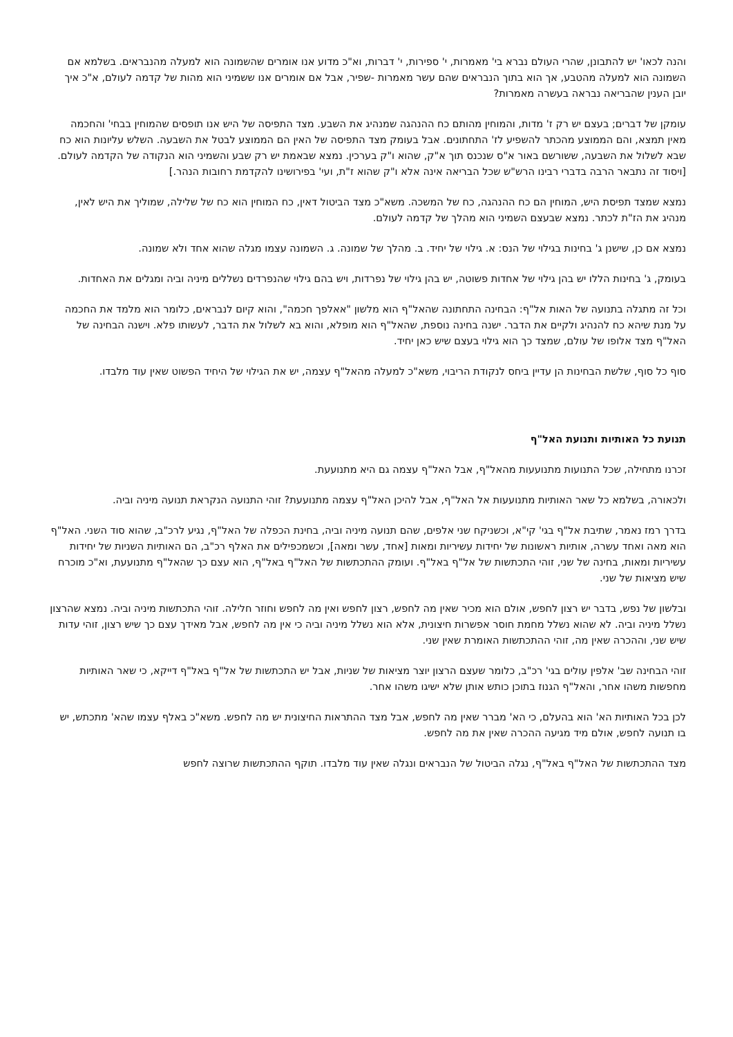והנה לכאו' יש להתבונן, שהרי העולם נברא בי' מאמרות, י' ספירות, י' דברות, וא"כ מדוע אנו אומרים שהשמונה הוא למעלה מהנבראים. בשלמא אם השמונה הוא למעלה מהטבע, אך הוא בתוך הנבראים שהם עשר מאמרות -שפיר, אבל אם אומרים אנו ששמיני הוא מהות של קדמה לעולם, א"כ איך יובן הענין שהבריאה נבראה בעשרה מאמרות?
עומקן של דברים; בעצם יש רק ז' מדות, והמוחין מהותם כח ההנהגה שמנהיג את השבע. מצד התפיסה של היש אנו תופסים שהמוחין בבחי' והחכמה מאין תמצא, והם הממוצע מהכתר להשפיע לז' התחתונים. אבל בעומק מצד התפיסה של האין הם הממוצע לבטל את השבעה. השלש עליונות הוא כח שבא לשלול את השבעה, ששורשם באור א"ס שנכנס תוך א"ק, שהוא ו"ק בערכין. נמצא שבאמת יש רק שבע והשמיני הוא הנקודה של הקדמה לעולם. [ויסוד זה נתבאר הרבה בדברי רבינו הרש"ש שכל הבריאה אינה אלא ו"ק שהוא ז"ת, ועי' בפירושינו להקדמת רחובות הנהר.]
נמצא שמצד תפיסת היש, המוחין הם כח ההנהגה, כח של המשכה. משא"כ מצד הביטול דאין, כח המוחין הוא כח של שלילה, שמוליך את היש לאין, מנהיג את הז"ת לכתר. נמצא שבעצם השמיני הוא מהלך של קדמה לעולם.
נמצא אם כן, שישנן ג' בחינות בגילוי של הנס: א. גילוי של יחיד. ב. מהלך של שמונה. ג. השמונה עצמו מגלה שהוא אחד ולא שמונה.
בעומק, ג' בחינות הללו יש בהן גילוי של אחדות פשוטה, יש בהן גילוי של נפרדות, ויש בהם גילוי שהנפרדים נשללים מיניה וביה ומגלים את האחדות.
וכל זה מתגלה בתנועה של האות אל"ף: הבחינה התחתונה שהאל"ף הוא מלשון "אאלפך חכמה", והוא קיום לנבראים, כלומר הוא מלמד את החכמה על מנת שיהא כח להנהיג ולקיים את הדבר. ישנה בחינה נוספת, שהאל"ף הוא מופלא, והוא בא לשלול את הדבר, לעשותו פלא. וישנה הבחינה של האל"ף מצד אלופו של עולם, שמצד כך הוא גילוי בעצם שיש כאן יחיד.
סוף כל סוף, שלשת הבחינות הן עדיין ביחס לנקודת הריבוי, משא"כ למעלה מהאל"ף עצמה, יש את הגילוי של היחיד הפשוט שאין עוד מלבדו.
תנועת כל האותיות ותנועת האל"ף
זכרנו מתחילה, שכל התנועות מתנועעות מהאל"ף, אבל האל"ף עצמה גם היא מתנועעת.
ולכאורה, בשלמא כל שאר האותיות מתנועעות אל האל"ף, אבל להיכן האל"ף עצמה מתנועעת? זוהי התנועה הנקראת תנועה מיניה וביה.
בדרך רמז נאמר, שתיבת אל"ף בגי' קי"א, וכשניקח שני אלפים, שהם תנועה מיניה וביה, בחינת הכפלה של האל"ף, נגיע לרכ"ב, שהוא סוד השני. האל"ף הוא מאה ואחד עשרה, אותיות ראשונות של יחידות עשיריות ומאות [אחד, עשר ומאה], וכשמכפילים את האלף רכ"ב, הם האותיות השניות של יחידות עשיריות ומאות, בחינה של שני, זוהי התכתשות של אל"ף באל"ף. ועומק ההתכתשות של האל"ף באל"ף, הוא עצם כך שהאל"ף מתנועעת, וא"כ מוכרח שיש מציאות של שני.
ובלשון של נפש, בדבר יש רצון לחפש, אולם הוא מכיר שאין מה לחפש, רצון לחפש ואין מה לחפש וחוזר חלילה. זוהי התכתשות מיניה וביה. נמצא שהרצון נשלל מיניה וביה. לא שהוא נשלל מחמת חוסר אפשרות חיצונית, אלא הוא נשלל מיניה וביה כי אין מה לחפש, אבל מאידך עצם כך שיש רצון, זוהי עדות שיש שני, וההכרה שאין מה, זוהי ההתכתשות האומרת שאין שני.
זוהי הבחינה שב' אלפין עולים בגי' רכ"ב, כלומר שעצם הרצון יוצר מציאות של שניות, אבל יש התכתשות של אל"ף באל"ף דייקא, כי שאר האותיות מחפשות משהו אחר, והאל"ף הגנוז בתוכן כותש אותן שלא ישיגו משהו אחר.
לכן בכל האותיות הא' הוא בהעלם, כי הא' מברר שאין מה לחפש, אבל מצד ההתראות החיצונית יש מה לחפש. משא"כ באלף עצמו שהא' מתכתש, יש בו תנועה לחפש, אולם מיד מגיעה ההכרה שאין את מה לחפש.
מצד ההתכתשות של האל"ף באל"ף, נגלה הביטול של הנבראים ונגלה שאין עוד מלבדו. תוקף ההתכתשות שרוצה לחפש